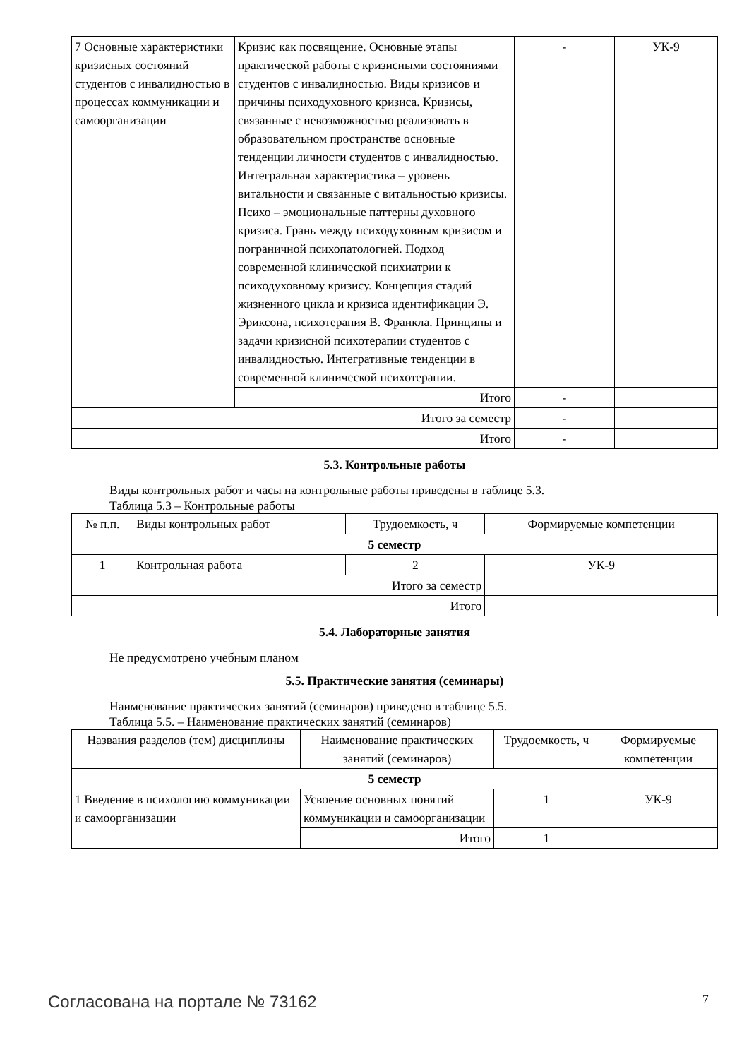| 7 Основные характеристики кризисных состояний студентов с инвалидностью в процессах коммуникации и самоорганизации | Кризис как посвящение. Основные этапы практической работы с кризисными состояниями студентов с инвалидностью. Виды кризисов и причины психодуховного кризиса. Кризисы, связанные с невозможностью реализовать в образовательном пространстве основные тенденции личности студентов с инвалидностью. Интегральная характеристика – уровень витальности и связанные с витальностью кризисы. Психо – эмоциональные паттерны духовного кризиса. Грань между психодуховным кризисом и пограничной психопатологией. Подход современной клинической психиатрии к психодуховному кризису. Концепция стадий жизненного цикла и кризиса идентификации Э. Эриксона, психотерапия В. Франкла. Принципы и задачи кризисной психотерапии студентов с инвалидностью. Интегративные тенденции в современной клинической психотерапии. | - | УК-9 |
| | Итого | - | |
| Итого за семестр | | - | |
| Итого | | - | |
5.3. Контрольные работы
Виды контрольных работ и часы на контрольные работы приведены в таблице 5.3.
Таблица 5.3 – Контрольные работы
| № п.п. | Виды контрольных работ | Трудоемкость, ч | Формируемые компетенции |
| --- | --- | --- | --- |
| 5 семестр | | | |
| 1 | Контрольная работа | 2 | УК-9 |
| Итого за семестр | | | |
| Итого | | | |
5.4. Лабораторные занятия
Не предусмотрено учебным планом
5.5. Практические занятия (семинары)
Наименование практических занятий (семинаров) приведено в таблице 5.5.
Таблица 5.5. – Наименование практических занятий (семинаров)
| Названия разделов (тем) дисциплины | Наименование практических занятий (семинаров) | Трудоемкость, ч | Формируемые компетенции |
| --- | --- | --- | --- |
| 5 семестр | | | |
| 1 Введение в психологию коммуникации и самоорганизации | Усвоение основных понятий коммуникации и самоорганизации | 1 | УК-9 |
| | Итого | 1 | |
Согласована на портале № 73162 7